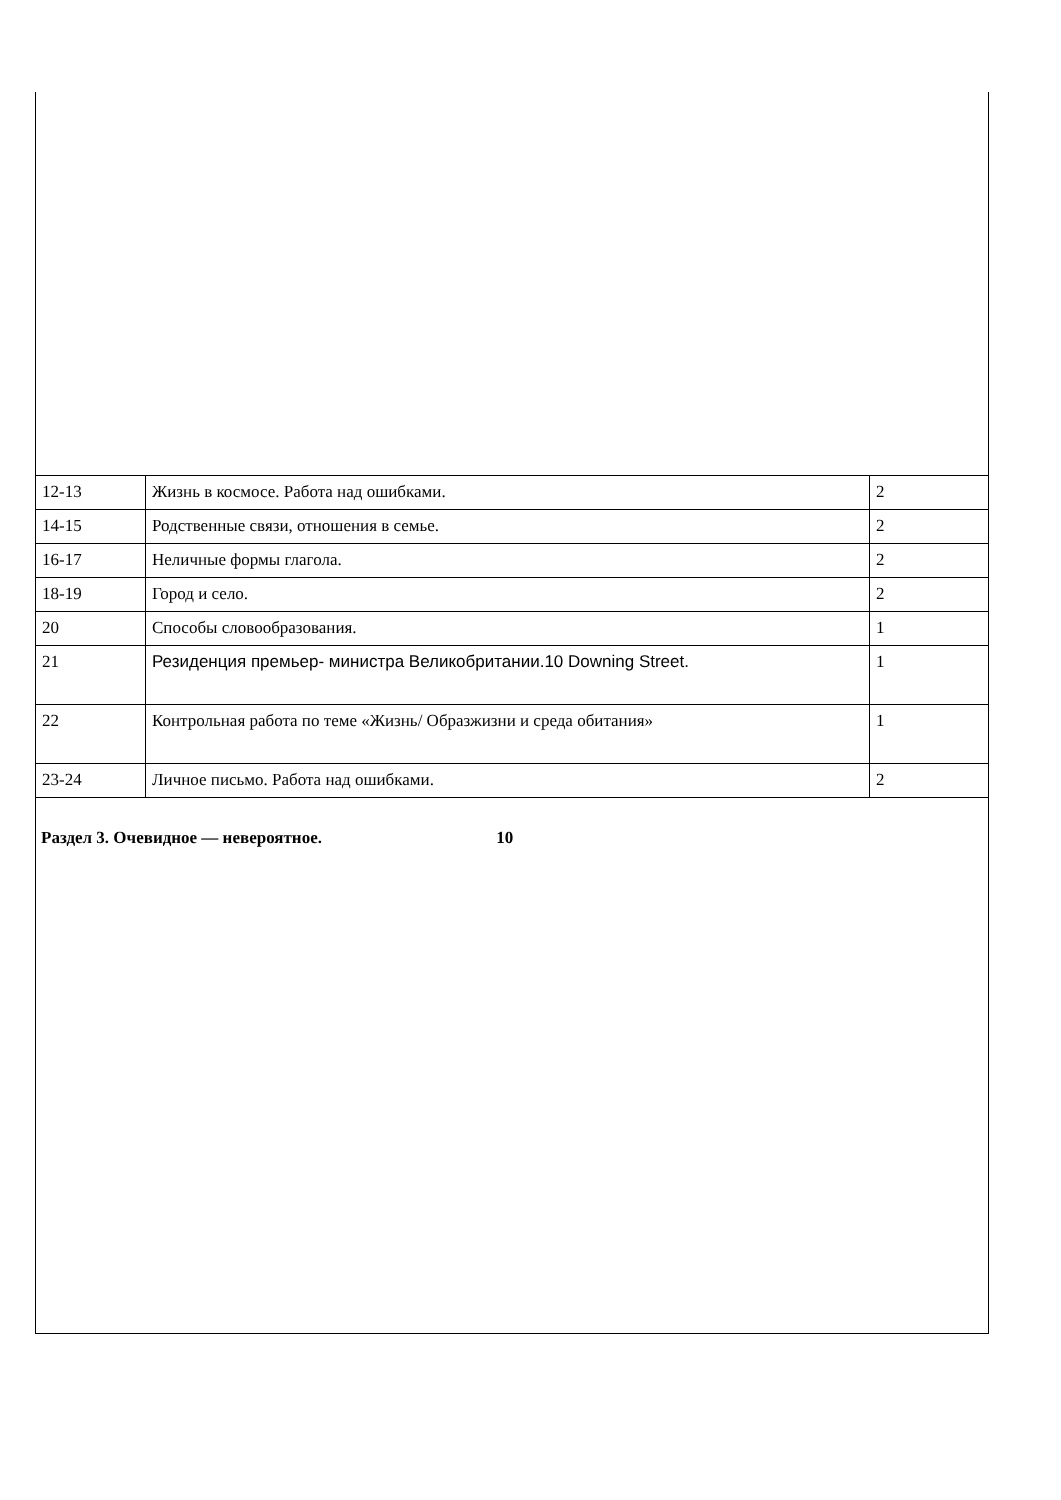| 12-13 | Жизнь в космосе. Работа над ошибками. | 2 |
| 14-15 | Родственные связи, отношения в семье. | 2 |
| 16-17 | Неличные формы глагола. | 2 |
| 18-19 | Город и село. | 2 |
| 20 | Способы словообразования. | 1 |
| 21 | Резиденция премьер- министра Великобритании.10 Downing Street. | 1 |
| 22 | Контрольная работа по теме «Жизнь/ Образжизни и среда обитания» | 1 |
| 23-24 | Личное письмо. Работа над ошибками. | 2 |
Раздел 3. Очевидное — невероятное. 10